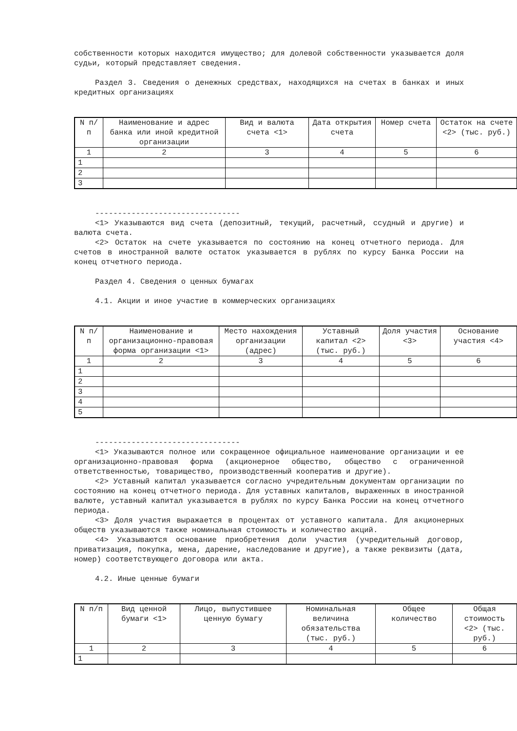собственности которых находится имущество; для долевой собственности указывается доля судьи, который представляет сведения.
Раздел 3. Сведения о денежных средствах, находящихся на счетах в банках и иных кредитных организациях
| N п/п | Наименование и адрес банка или иной кредитной организации | Вид и валюта счета <1> | Дата открытия счета | Номер счета | Остаток на счете <2> (тыс. руб.) |
| --- | --- | --- | --- | --- | --- |
| 1 | 2 | 3 | 4 | 5 | 6 |
| 1 | | | | | |
| 2 | | | | | |
| 3 | | | | | |
--------------------------------
<1> Указываются вид счета (депозитный, текущий, расчетный, ссудный и другие) и валюта счета.
<2> Остаток на счете указывается по состоянию на конец отчетного периода. Для счетов в иностранной валюте остаток указывается в рублях по курсу Банка России на конец отчетного периода.
Раздел 4. Сведения о ценных бумагах
4.1. Акции и иное участие в коммерческих организациях
| N п/п | Наименование и организационно-правовая форма организации <1> | Место нахождения организации (адрес) | Уставный капитал <2> (тыс. руб.) | Доля участия <3> | Основание участия <4> |
| --- | --- | --- | --- | --- | --- |
| 1 | 2 | 3 | 4 | 5 | 6 |
| 1 | | | | | |
| 2 | | | | | |
| 3 | | | | | |
| 4 | | | | | |
| 5 | | | | | |
--------------------------------
<1> Указываются полное или сокращенное официальное наименование организации и ее организационно-правовая форма (акционерное общество, общество с ограниченной ответственностью, товарищество, производственный кооператив и другие).
<2> Уставный капитал указывается согласно учредительным документам организации по состоянию на конец отчетного периода. Для уставных капиталов, выраженных в иностранной валюте, уставный капитал указывается в рублях по курсу Банка России на конец отчетного периода.
<3> Доля участия выражается в процентах от уставного капитала. Для акционерных обществ указываются также номинальная стоимость и количество акций.
<4> Указываются основание приобретения доли участия (учредительный договор, приватизация, покупка, мена, дарение, наследование и другие), а также реквизиты (дата, номер) соответствующего договора или акта.
4.2. Иные ценные бумаги
| N п/п | Вид ценной бумаги <1> | Лицо, выпустившее ценную бумагу | Номинальная величина обязательства (тыс. руб.) | Общее количество | Общая стоимость <2> (тыс. руб.) |
| --- | --- | --- | --- | --- | --- |
| 1 | 2 | 3 | 4 | 5 | 6 |
| 1 | | | | | |